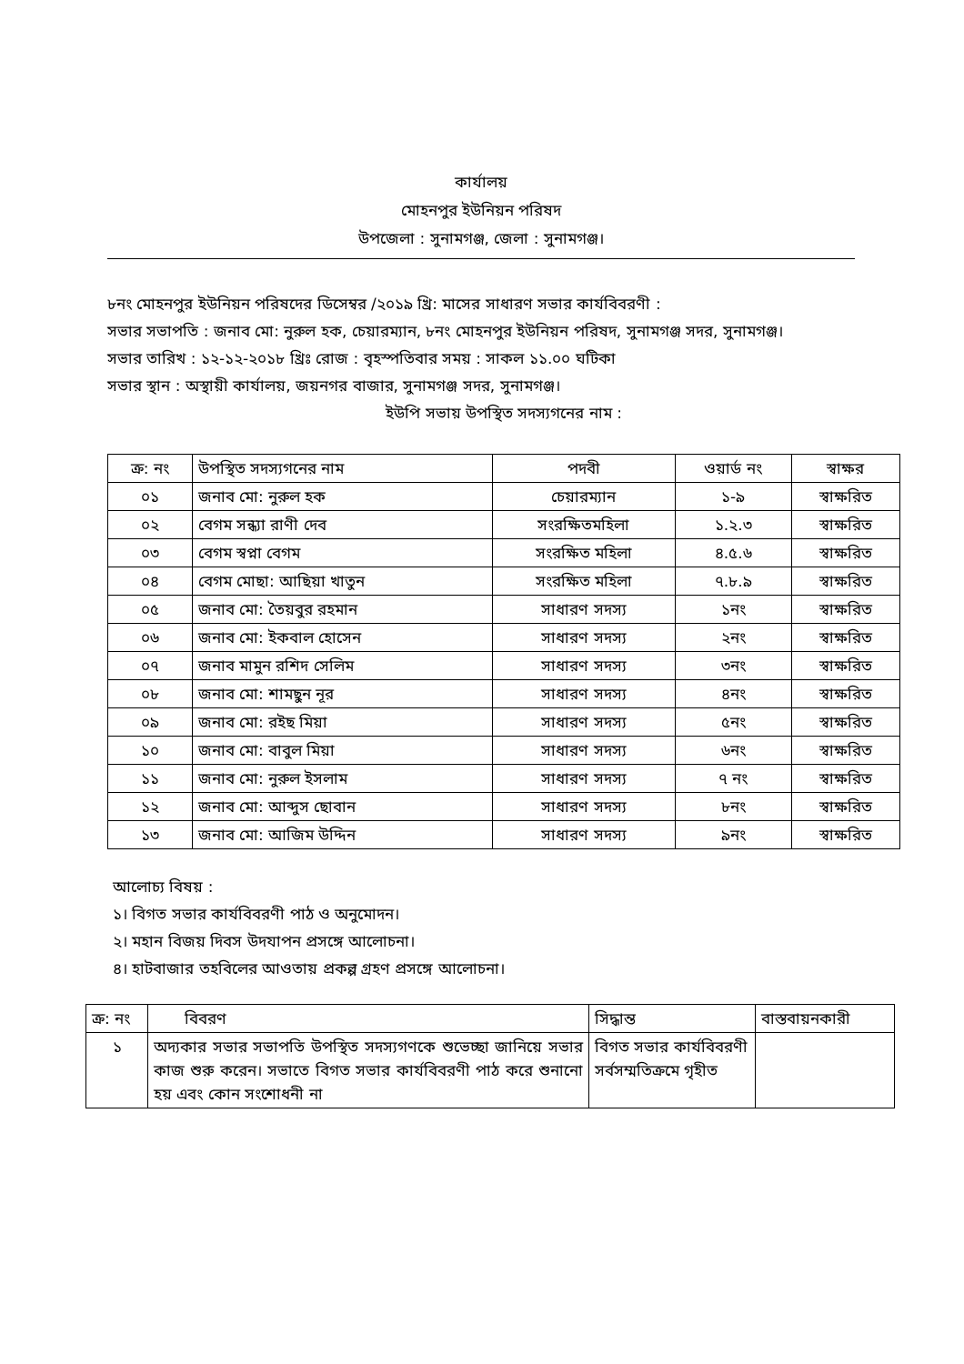কার্যালয়
মোহনপুর ইউনিয়ন পরিষদ
উপজেলা : সুনামগঞ্জ, জেলা : সুনামগঞ্জ।
৮নং মোহনপুর ইউনিয়ন পরিষদের ডিসেম্বর /২০১৯ খ্রি: মাসের সাধারণ সভার কার্যবিবরণী :
সভার সভাপতি : জনাব মো: নুরুল হক, চেয়ারম্যান, ৮নং মোহনপুর ইউনিয়ন পরিষদ, সুনামগঞ্জ সদর, সুনামগঞ্জ।
সভার তারিখ : ১২-১২-২০১৮ খ্রিঃ রোজ : বৃহস্পতিবার সময় : সাকল ১১.০০ ঘটিকা
সভার স্থান : অস্থায়ী কার্যালয়, জয়নগর বাজার, সুনামগঞ্জ সদর, সুনামগঞ্জ।
ইউপি সভায় উপস্থিত সদস্যগনের নাম :
| ক্র: নং | উপস্থিত সদস্যগনের নাম | পদবী | ওয়ার্ড নং | স্বাক্ষর |
| --- | --- | --- | --- | --- |
| ০১ | জনাব মো: নুরুল হক | চেয়ারম্যান | ১-৯ | স্বাক্ষরিত |
| ০২ | বেগম সন্ধ্যা রাণী দেব | সংরক্ষিতমহিলা | ১.২.৩ | স্বাক্ষরিত |
| ০৩ | বেগম স্বপ্না বেগম | সংরক্ষিত মহিলা | ৪.৫.৬ | স্বাক্ষরিত |
| ০৪ | বেগম মোছা: আছিয়া খাতুন | সংরক্ষিত মহিলা | ৭.৮.৯ | স্বাক্ষরিত |
| ০৫ | জনাব মো: তৈয়বুর রহমান | সাধারণ সদস্য | ১নং | স্বাক্ষরিত |
| ০৬ | জনাব মো: ইকবাল হোসেন | সাধারণ সদস্য | ২নং | স্বাক্ষরিত |
| ০৭ | জনাব মামুন রশিদ সেলিম | সাধারণ সদস্য | ৩নং | স্বাক্ষরিত |
| ০৮ | জনাব মো: শামছুন নূর | সাধারণ সদস্য | ৪নং | স্বাক্ষরিত |
| ০৯ | জনাব মো: রইছ মিয়া | সাধারণ সদস্য | ৫নং | স্বাক্ষরিত |
| ১০ | জনাব মো: বাবুল মিয়া | সাধারণ সদস্য | ৬নং | স্বাক্ষরিত |
| ১১ | জনাব মো: নুরুল ইসলাম | সাধারণ সদস্য | ৭ নং | স্বাক্ষরিত |
| ১২ | জনাব মো: আব্দুস ছোবান | সাধারণ সদস্য | ৮নং | স্বাক্ষরিত |
| ১৩ | জনাব মো: আজিম উদ্দিন | সাধারণ সদস্য | ৯নং | স্বাক্ষরিত |
আলোচ্য বিষয় :
১। বিগত সভার কার্যবিবরণী পাঠ ও অনুমোদন।
২। মহান বিজয় দিবস উদযাপন প্রসঙ্গে আলোচনা।
৪। হাটবাজার তহবিলের আওতায় প্রকল্প গ্রহণ প্রসঙ্গে আলোচনা।
| ক্র: নং | বিবরণ | সিদ্ধান্ত | বাস্তবায়নকারী |
| ১ | অদ্যকার সভার সভাপতি উপস্থিত সদস্যগণকে শুভেচ্ছা জানিয়ে সভার কাজ শুরু করেন। সভাতে বিগত সভার কার্যবিবরণী পাঠ করে শুনানো হয় এবং কোন সংশোধনী না | বিগত সভার কার্যবিবরণী সর্বসম্মতিক্রমে গৃহীত | |